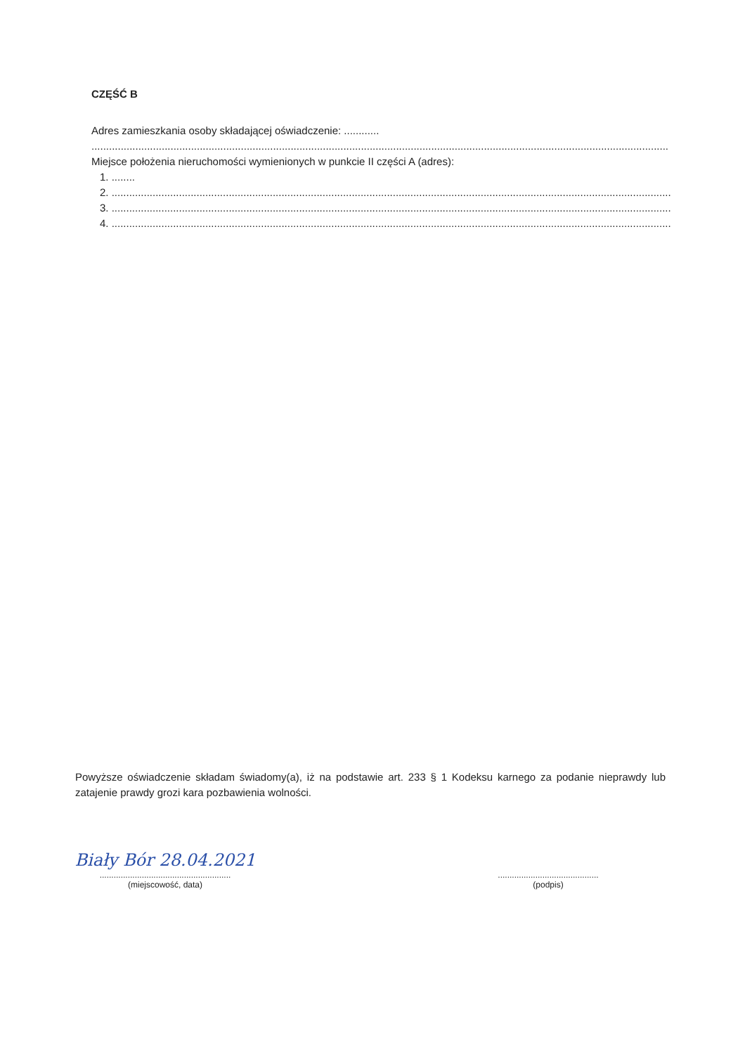CZĘŚĆ B
Adres zamieszkania osoby składającej oświadczenie: ............
.....................................................................................................................................................................................................
Miejsce położenia nieruchomości wymienionych w punkcie II części A (adres):
1. ........
2. ...............................................................................................................................................................................................
3. ...............................................................................................................................................................................................
4. ...............................................................................................................................................................................................
Powyższe oświadczenie składam świadomy(a), iż na podstawie art. 233 § 1 Kodeksu karnego za podanie nieprawdy lub zatajenie prawdy grozi kara pozbawienia wolności.
Biały Bór 28.04.2021
........................................................
(miejscowość, data)
...........................................
(podpis)